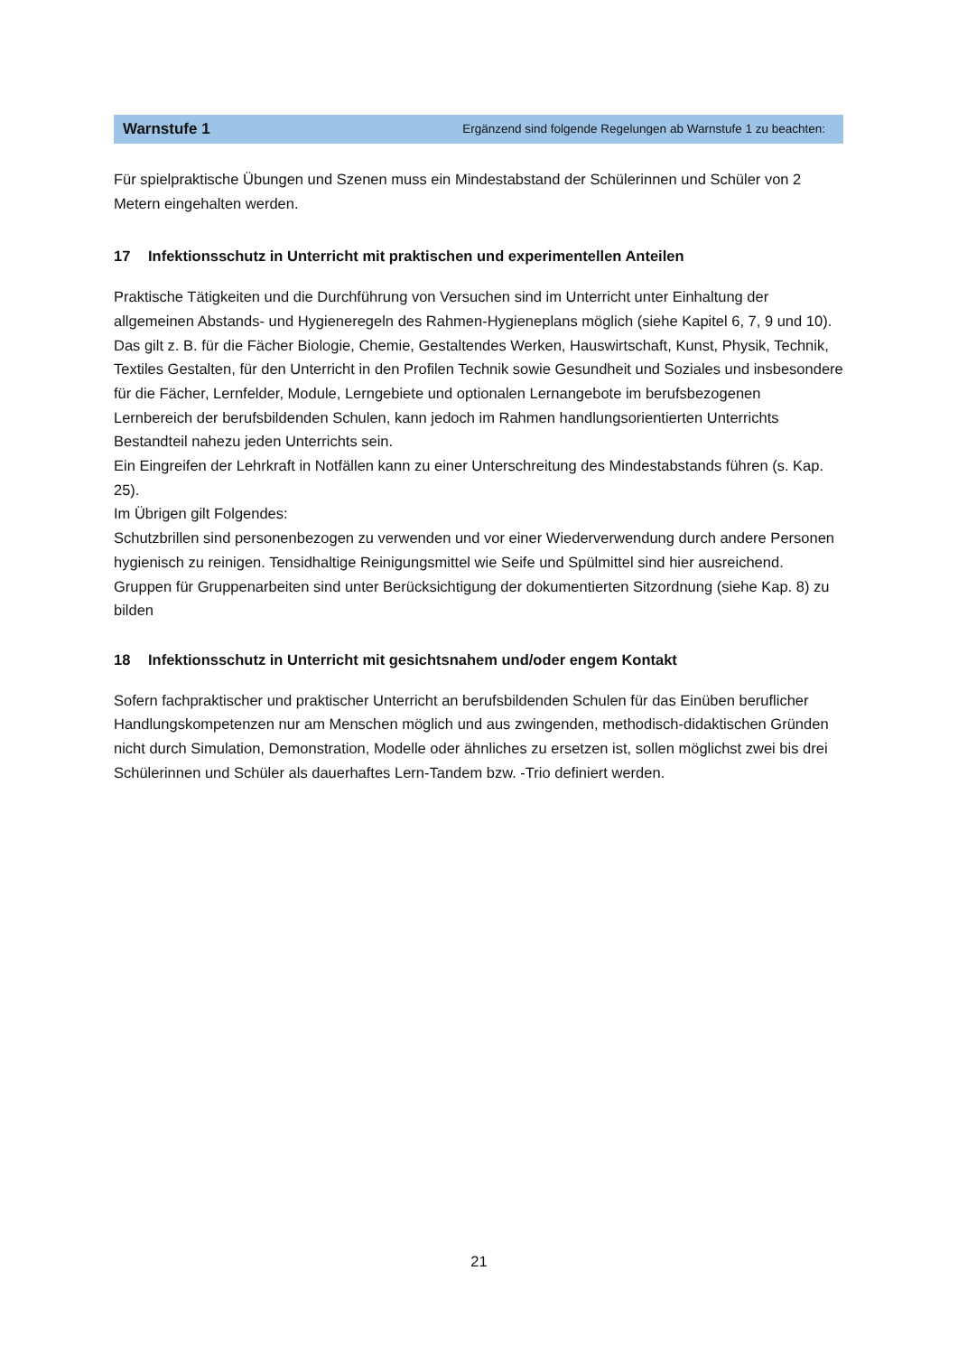Warnstufe 1 Ergänzend sind folgende Regelungen ab Warnstufe 1 zu beachten:
Für spielpraktische Übungen und Szenen muss ein Mindestabstand der Schülerinnen und Schüler von 2 Metern eingehalten werden.
17 Infektionsschutz in Unterricht mit praktischen und experimentellen Anteilen
Praktische Tätigkeiten und die Durchführung von Versuchen sind im Unterricht unter Einhaltung der allgemeinen Abstands- und Hygieneregeln des Rahmen-Hygieneplans möglich (siehe Kapitel 6, 7, 9 und 10).
Das gilt z. B. für die Fächer Biologie, Chemie, Gestaltendes Werken, Hauswirtschaft, Kunst, Physik, Technik, Textiles Gestalten, für den Unterricht in den Profilen Technik sowie Gesundheit und Soziales und insbesondere für die Fächer, Lernfelder, Module, Lerngebiete und optionalen Lernangebote im berufsbezogenen Lernbereich der berufsbildenden Schulen, kann jedoch im Rahmen handlungsorientierten Unterrichts Bestandteil nahezu jeden Unterrichts sein.
Ein Eingreifen der Lehrkraft in Notfällen kann zu einer Unterschreitung des Mindestabstands führen (s. Kap. 25).
Im Übrigen gilt Folgendes:
Schutzbrillen sind personenbezogen zu verwenden und vor einer Wiederverwendung durch andere Personen hygienisch zu reinigen. Tensidhaltige Reinigungsmittel wie Seife und Spülmittel sind hier ausreichend.
Gruppen für Gruppenarbeiten sind unter Berücksichtigung der dokumentierten Sitzordnung (siehe Kap. 8) zu bilden
18 Infektionsschutz in Unterricht mit gesichtsnahem und/oder engem Kontakt
Sofern fachpraktischer und praktischer Unterricht an berufsbildenden Schulen für das Einüben beruflicher Handlungskompetenzen nur am Menschen möglich und aus zwingenden, methodisch-didaktischen Gründen nicht durch Simulation, Demonstration, Modelle oder ähnliches zu ersetzen ist, sollen möglichst zwei bis drei Schülerinnen und Schüler als dauerhaftes Lern-Tandem bzw. -Trio definiert werden.
21